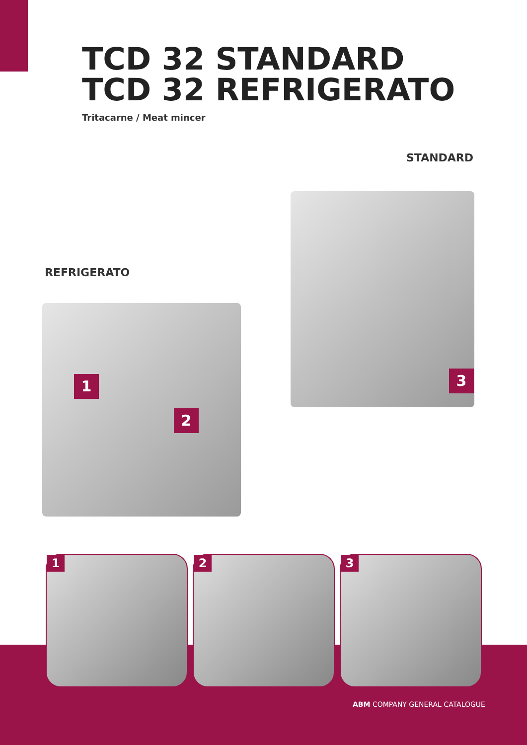TCD 32 STANDARD
TCD 32 REFRIGERATO
Tritacarne / Meat mincer
STANDARD
3
REFRIGERATO
1
2
1 2 3
ABM COMPANY GENERAL CATALOGUE